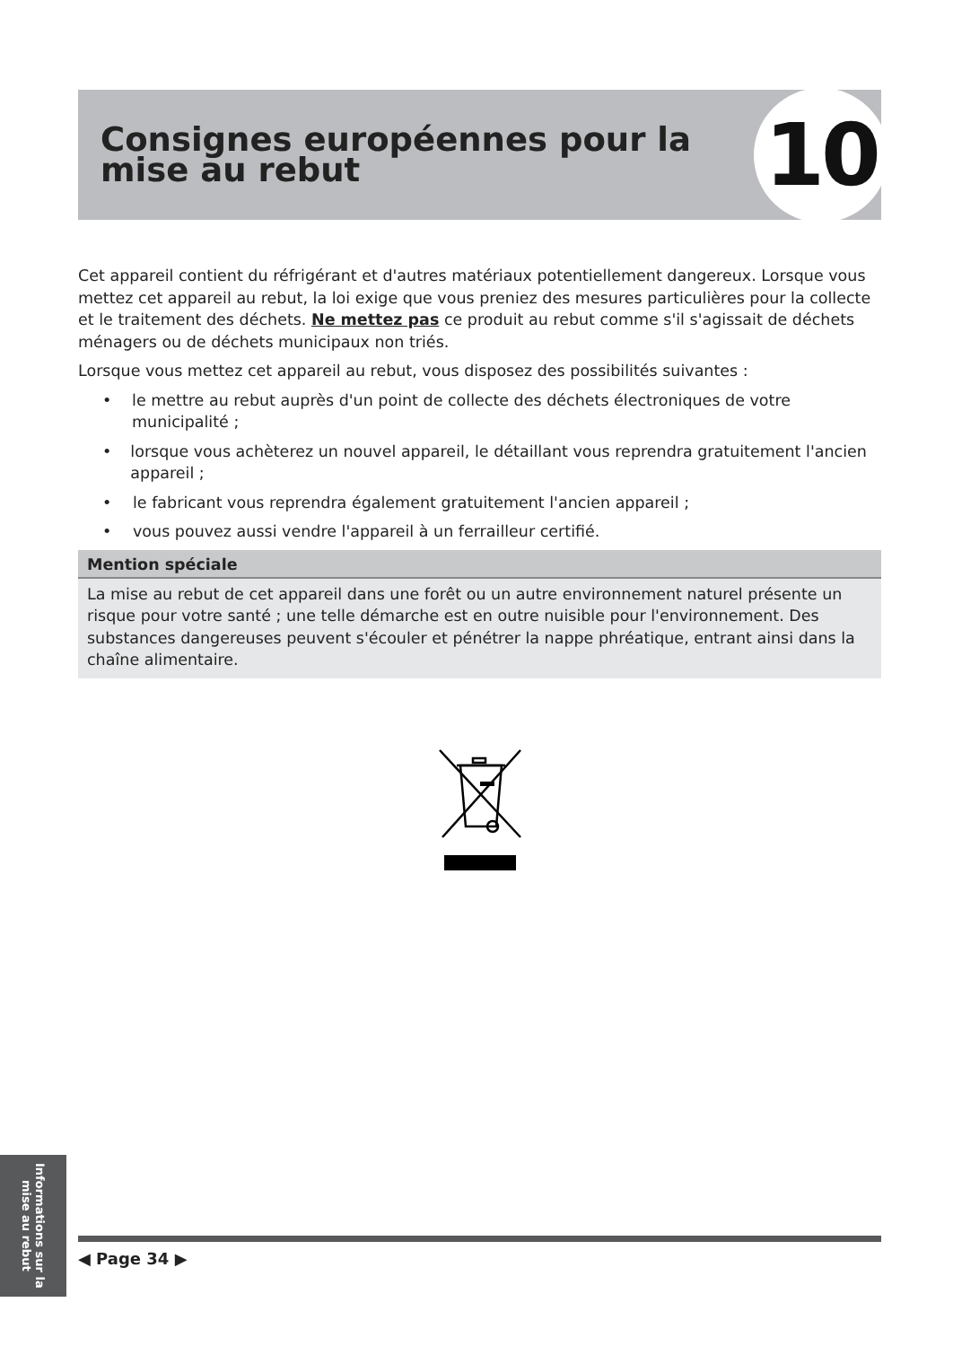Consignes européennes pour la
mise au rebut
10
Cet appareil contient du réfrigérant et d'autres matériaux potentiellement dangereux. Lorsque vous mettez cet appareil au rebut, la loi exige que vous preniez des mesures particulières pour la collecte et le traitement des déchets. Ne mettez pas ce produit au rebut comme s'il s'agissait de déchets ménagers ou de déchets municipaux non triés.
Lorsque vous mettez cet appareil au rebut, vous disposez des possibilités suivantes :
• le mettre au rebut auprès d'un point de collecte des déchets électroniques de votre municipalité ;
• lorsque vous achèterez un nouvel appareil, le détaillant vous reprendra gratuitement l'ancien appareil ;
• le fabricant vous reprendra également gratuitement l'ancien appareil ;
• vous pouvez aussi vendre l'appareil à un ferrailleur certifié.
Mention spéciale
La mise au rebut de cet appareil dans une forêt ou un autre environnement naturel présente un risque pour votre santé ; une telle démarche est en outre nuisible pour l'environnement. Des substances dangereuses peuvent s'écouler et pénétrer la nappe phréatique, entrant ainsi dans la chaîne alimentaire.
Informations sur la mise au rebut
◀ Page 34 ▶